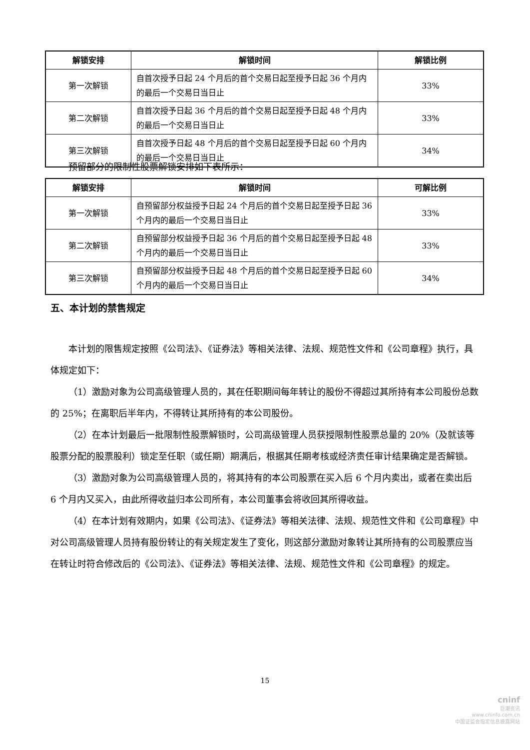| 解锁安排 | 解锁时间 | 解锁比例 |
| --- | --- | --- |
| 第一次解锁 | 自首次授予日起 24 个月后的首个交易日起至授予日起 36 个月内的最后一个交易日当日止 | 33% |
| 第二次解锁 | 自首次授予日起 36 个月后的首个交易日起至授予日起 48 个月内的最后一个交易日当日止 | 33% |
| 第三次解锁 | 自首次授予日起 48 个月后的首个交易日起至授予日起 60 个月内的最后一个交易日当日止 | 34% |
预留部分的限制性股票解锁安排如下表所示：
| 解锁安排 | 解锁时间 | 可解比例 |
| --- | --- | --- |
| 第一次解锁 | 自预留部分权益授予日起 24 个月后的首个交易日起至授予日起 36 个月内的最后一个交易日当日止 | 33% |
| 第二次解锁 | 自预留部分权益授予日起 36 个月后的首个交易日起至授予日起 48 个月内的最后一个交易日当日止 | 33% |
| 第三次解锁 | 自预留部分权益授予日起 48 个月后的首个交易日起至授予日起 60 个月内的最后一个交易日当日止 | 34% |
五、本计划的禁售规定
本计划的限售规定按照《公司法》、《证券法》等相关法律、法规、规范性文件和《公司章程》执行，具体规定如下：
（1）激励对象为公司高级管理人员的，其在任职期间每年转让的股份不得超过其所持有本公司股份总数的 25%；在离职后半年内，不得转让其所持有的本公司股份。
（2）在本计划最后一批限制性股票解锁时，公司高级管理人员获授限制性股票总量的 20%（及就该等股票分配的股票股利）锁定至任职（或任期）期满后，根据其任期考核或经济责任审计结果确定是否解锁。
（3）激励对象为公司高级管理人员的，将其持有的本公司股票在买入后 6 个月内卖出，或者在卖出后 6 个月内又买入，由此所得收益归本公司所有，本公司董事会将收回其所得收益。
（4）在本计划有效期内，如果《公司法》、《证券法》等相关法律、法规、规范性文件和《公司章程》中对公司高级管理人员持有股份转让的有关规定发生了变化，则这部分激励对象转让其所持有的公司股票应当在转让时符合修改后的《公司法》、《证券法》等相关法律、法规、规范性文件和《公司章程》的规定。
15
cninf
巨潮资讯
www.cninfo.com.cn
中国证监会指定信息披露网站